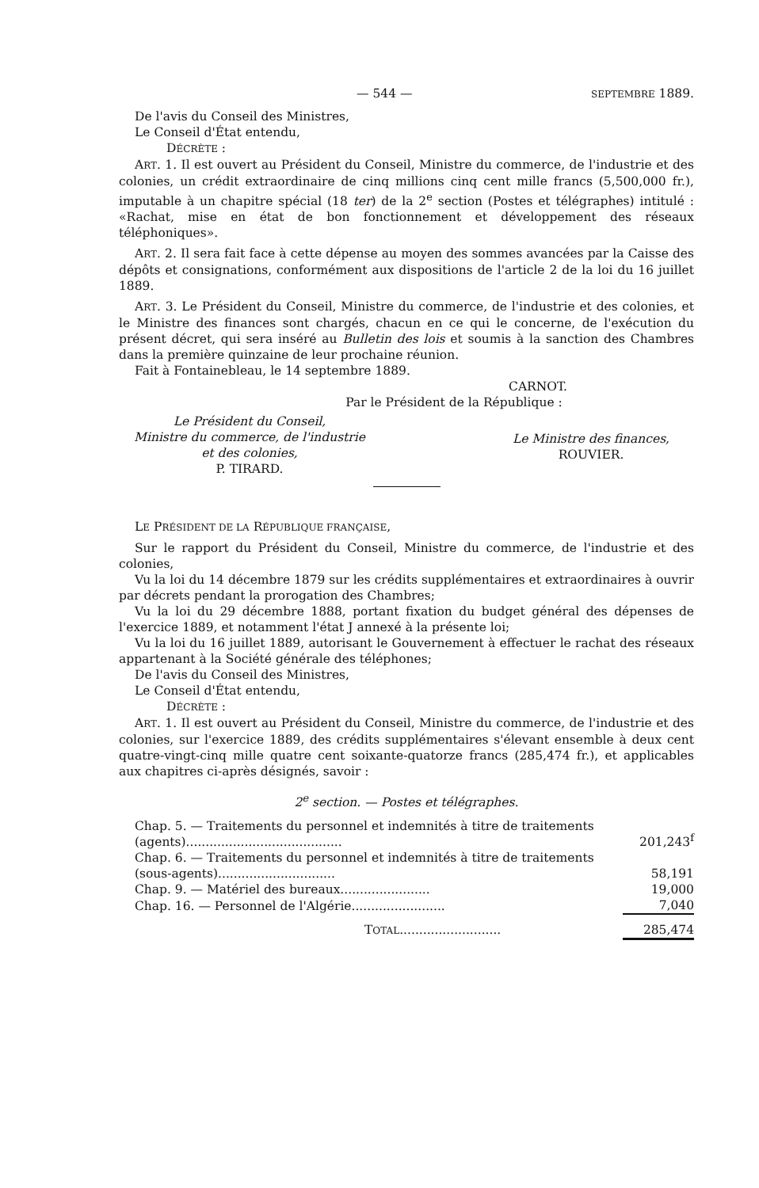— 544 — SEPTEMBRE 1889.
De l'avis du Conseil des Ministres,
Le Conseil d'État entendu,
DÉCRÈTE :
ART. 1. Il est ouvert au Président du Conseil, Ministre du commerce, de l'industrie et des colonies, un crédit extraordinaire de cinq millions cinq cent mille francs (5,500,000 fr.), imputable à un chapitre spécial (18 ter) de la 2<sup>e</sup> section (Postes et télégraphes) intitulé : «Rachat, mise en état de bon fonctionnement et développement des réseaux téléphoniques».
ART. 2. Il sera fait face à cette dépense au moyen des sommes avancées par la Caisse des dépôts et consignations, conformément aux dispositions de l'article 2 de la loi du 16 juillet 1889.
ART. 3. Le Président du Conseil, Ministre du commerce, de l'industrie et des colonies, et le Ministre des finances sont chargés, chacun en ce qui le concerne, de l'exécution du présent décret, qui sera inséré au Bulletin des lois et soumis à la sanction des Chambres dans la première quinzaine de leur prochaine réunion.
Fait à Fontainebleau, le 14 septembre 1889.
CARNOT.
Par le Président de la République :
Le Président du Conseil,
Ministre du commerce, de l'industrie
et des colonies,
P. TIRARD.
Le Ministre des finances,
ROUVIER.
LE PRÉSIDENT DE LA RÉPUBLIQUE FRANÇAISE,
Sur le rapport du Président du Conseil, Ministre du commerce, de l'industrie et des colonies,
Vu la loi du 14 décembre 1879 sur les crédits supplémentaires et extraordinaires à ouvrir par décrets pendant la prorogation des Chambres;
Vu la loi du 29 décembre 1888, portant fixation du budget général des dépenses de l'exercice 1889, et notamment l'état J annexé à la présente loi;
Vu la loi du 16 juillet 1889, autorisant le Gouvernement à effectuer le rachat des réseaux appartenant à la Société générale des téléphones;
De l'avis du Conseil des Ministres,
Le Conseil d'État entendu,
DÉCRÈTE :
ART. 1. Il est ouvert au Président du Conseil, Ministre du commerce, de l'industrie et des colonies, sur l'exercice 1889, des crédits supplémentaires s'élevant ensemble à deux cent quatre-vingt-cinq mille quatre cent soixante-quatorze francs (285,474 fr.), et applicables aux chapitres ci-après désignés, savoir :
2<sup>e</sup> section. — Postes et télégraphes.
| Chap. 5. — Traitements du personnel et indemnités à titre de traitements (agents)........................................ | 201,243<sup>f</sup> |
| Chap. 6. — Traitements du personnel et indemnités à titre de traitements (sous-agents).............................. | 58,191 |
| Chap. 9. — Matériel des bureaux....................... | 19,000 |
| Chap. 16. — Personnel de l'Algérie........................ | 7,040 |
| T OTAL .......................... | 285,474 |